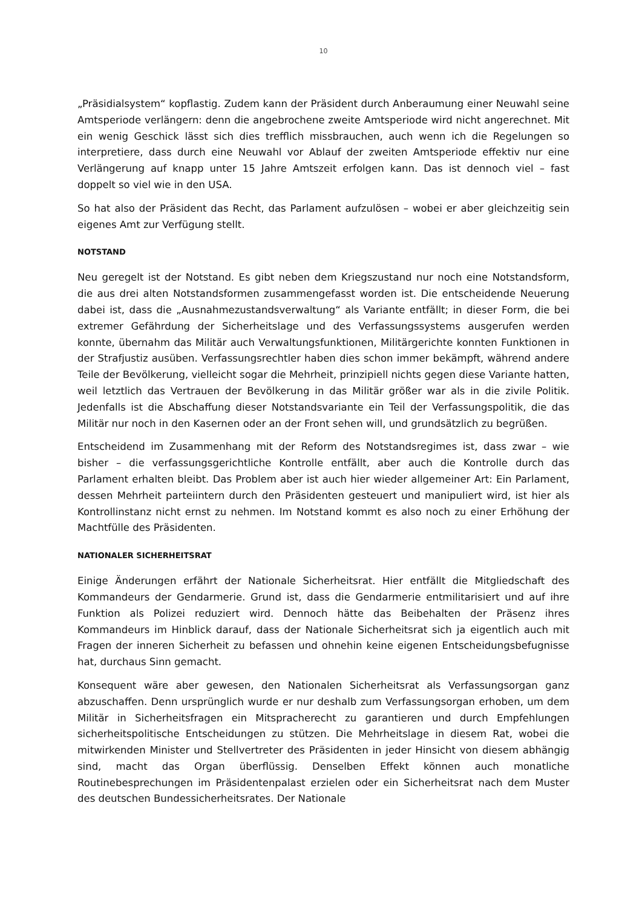10
„Präsidialsystem“ kopflastig. Zudem kann der Präsident durch Anberaumung einer Neuwahl seine Amtsperiode verlängern: denn die angebrochene zweite Amtsperiode wird nicht angerechnet. Mit ein wenig Geschick lässt sich dies trefflich missbrauchen, auch wenn ich die Regelungen so interpretiere, dass durch eine Neuwahl vor Ablauf der zweiten Amtsperiode effektiv nur eine Verlängerung auf knapp unter 15 Jahre Amtszeit erfolgen kann. Das ist dennoch viel – fast doppelt so viel wie in den USA.
So hat also der Präsident das Recht, das Parlament aufzulösen – wobei er aber gleichzeitig sein eigenes Amt zur Verfügung stellt.
NOTSTAND
Neu geregelt ist der Notstand. Es gibt neben dem Kriegszustand nur noch eine Notstandsform, die aus drei alten Notstandsformen zusammengefasst worden ist. Die entscheidende Neuerung dabei ist, dass die „Ausnahmezustandsverwaltung“ als Variante entfällt; in dieser Form, die bei extremer Gefährdung der Sicherheitslage und des Verfassungssystems ausgerufen werden konnte, übernahm das Militär auch Verwaltungsfunktionen, Militärgerichte konnten Funktionen in der Strafjustiz ausüben. Verfassungsrechtler haben dies schon immer bekämpft, während andere Teile der Bevölkerung, vielleicht sogar die Mehrheit, prinzipiell nichts gegen diese Variante hatten, weil letztlich das Vertrauen der Bevölkerung in das Militär größer war als in die zivile Politik. Jedenfalls ist die Abschaffung dieser Notstandsvariante ein Teil der Verfassungspolitik, die das Militär nur noch in den Kasernen oder an der Front sehen will, und grundsätzlich zu begrüßen.
Entscheidend im Zusammenhang mit der Reform des Notstandsregimes ist, dass zwar – wie bisher – die verfassungsgerichtliche Kontrolle entfällt, aber auch die Kontrolle durch das Parlament erhalten bleibt. Das Problem aber ist auch hier wieder allgemeiner Art: Ein Parlament, dessen Mehrheit parteiintern durch den Präsidenten gesteuert und manipuliert wird, ist hier als Kontrollinstanz nicht ernst zu nehmen. Im Notstand kommt es also noch zu einer Erhöhung der Machtfülle des Präsidenten.
NATIONALER SICHERHEITSRAT
Einige Änderungen erfährt der Nationale Sicherheitsrat. Hier entfällt die Mitgliedschaft des Kommandeurs der Gendarmerie. Grund ist, dass die Gendarmerie entmilitarisiert und auf ihre Funktion als Polizei reduziert wird. Dennoch hätte das Beibehalten der Präsenz ihres Kommandeurs im Hinblick darauf, dass der Nationale Sicherheitsrat sich ja eigentlich auch mit Fragen der inneren Sicherheit zu befassen und ohnehin keine eigenen Entscheidungsbefugnisse hat, durchaus Sinn gemacht.
Konsequent wäre aber gewesen, den Nationalen Sicherheitsrat als Verfassungsorgan ganz abzuschaffen. Denn ursprünglich wurde er nur deshalb zum Verfassungsorgan erhoben, um dem Militär in Sicherheitsfragen ein Mitspracherecht zu garantieren und durch Empfehlungen sicherheitspolitische Entscheidungen zu stützen. Die Mehrheitslage in diesem Rat, wobei die mitwirkenden Minister und Stellvertreter des Präsidenten in jeder Hinsicht von diesem abhängig sind, macht das Organ überflüssig. Denselben Effekt können auch monatliche Routinebesprechungen im Präsidentenpalast erzielen oder ein Sicherheitsrat nach dem Muster des deutschen Bundessicherheitsrates. Der Nationale